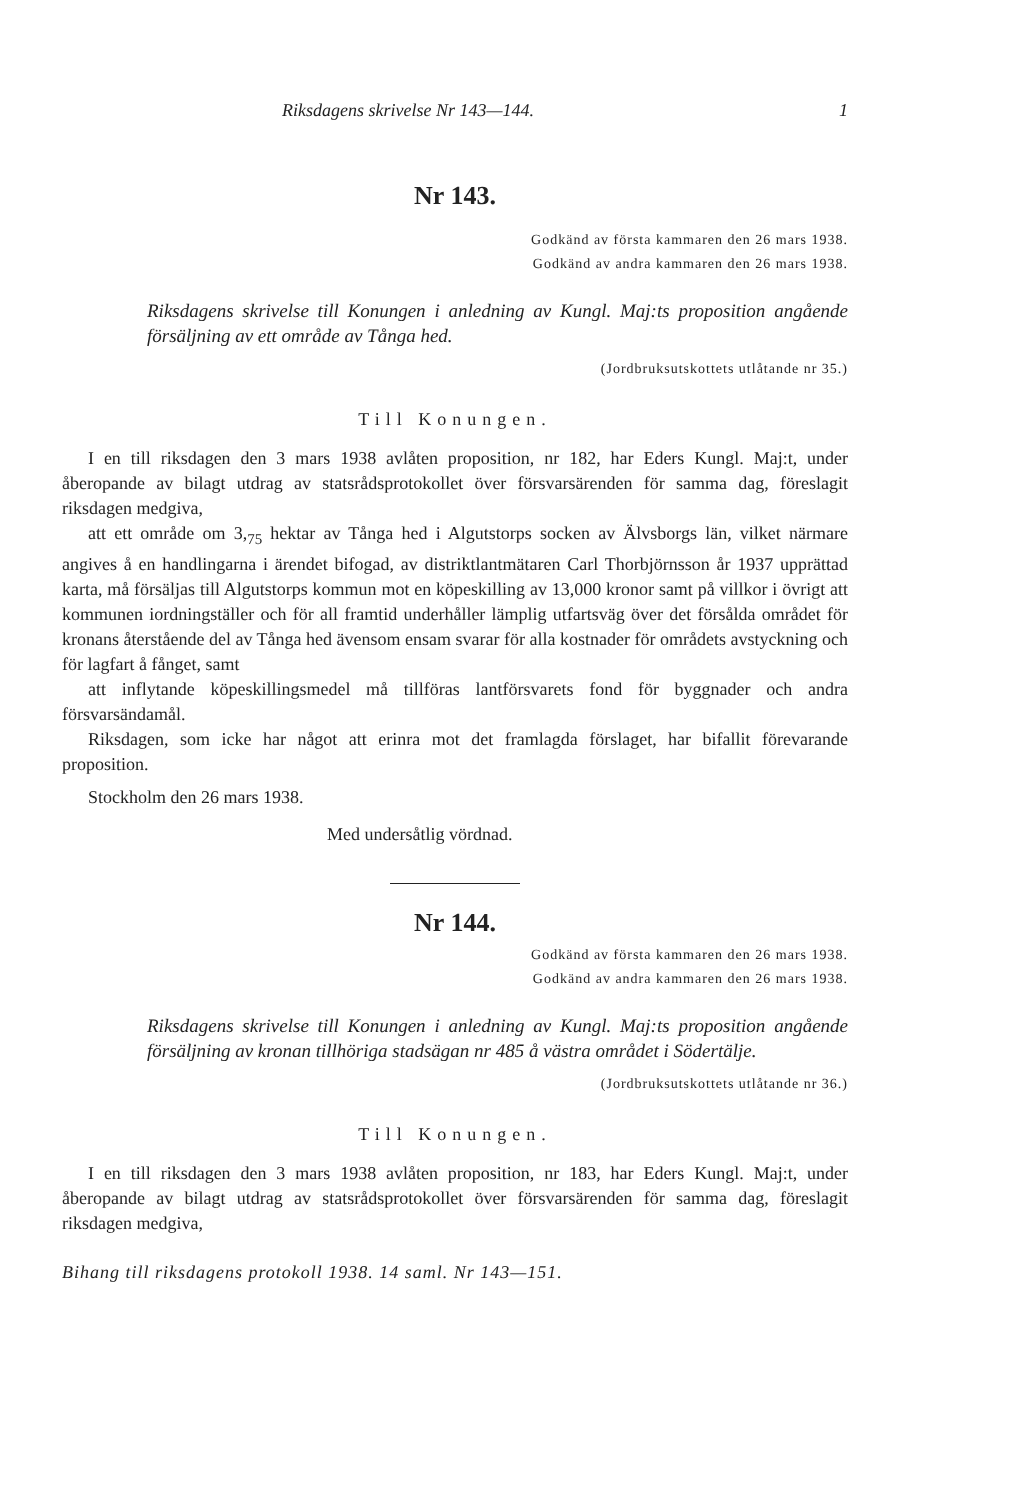Riksdagens skrivelse Nr 143—144. 1
Nr 143.
Godkänd av första kammaren den 26 mars 1938.
Godkänd av andra kammaren den 26 mars 1938.
Riksdagens skrivelse till Konungen i anledning av Kungl. Maj:ts proposition angående försäljning av ett område av Tånga hed.
(Jordbruksutskottets utlåtande nr 35.)
Till Konungen.
I en till riksdagen den 3 mars 1938 avlåten proposition, nr 182, har Eders Kungl. Maj:t, under åberopande av bilagt utdrag av statsrådsprotokollet över försvarsärenden för samma dag, föreslagit riksdagen medgiva,
att ett område om 3,<sub>75</sub> hektar av Tånga hed i Algutstorps socken av Älvsborgs län, vilket närmare angives å en handlingarna i ärendet bifogad, av distriktlantmätaren Carl Thorbjörnsson år 1937 upprättad karta, må försäljas till Algutstorps kommun mot en köpeskilling av 13,000 kronor samt på villkor i övrigt att kommunen iordningställer och för all framtid underhåller lämplig utfartsväg över det försålda området för kronans återstående del av Tånga hed ävensom ensam svarar för alla kostnader för områdets avstyckning och för lagfart å fånget, samt
att inflytande köpeskillingsmedel må tillföras lantförsvarets fond för byggnader och andra försvarsändamål.
Riksdagen, som icke har något att erinra mot det framlagda förslaget, har bifallit förevarande proposition.
Stockholm den 26 mars 1938.
Med undersåtlig vördnad.
Nr 144.
Godkänd av första kammaren den 26 mars 1938.
Godkänd av andra kammaren den 26 mars 1938.
Riksdagens skrivelse till Konungen i anledning av Kungl. Maj:ts proposition angående försäljning av kronan tillhöriga stadsägan nr 485 å västra området i Södertälje.
(Jordbruksutskottets utlåtande nr 36.)
Till Konungen.
I en till riksdagen den 3 mars 1938 avlåten proposition, nr 183, har Eders Kungl. Maj:t, under åberopande av bilagt utdrag av statsrådsprotokollet över försvarsärenden för samma dag, föreslagit riksdagen medgiva,
Bihang till riksdagens protokoll 1938. 14 saml. Nr 143—151.